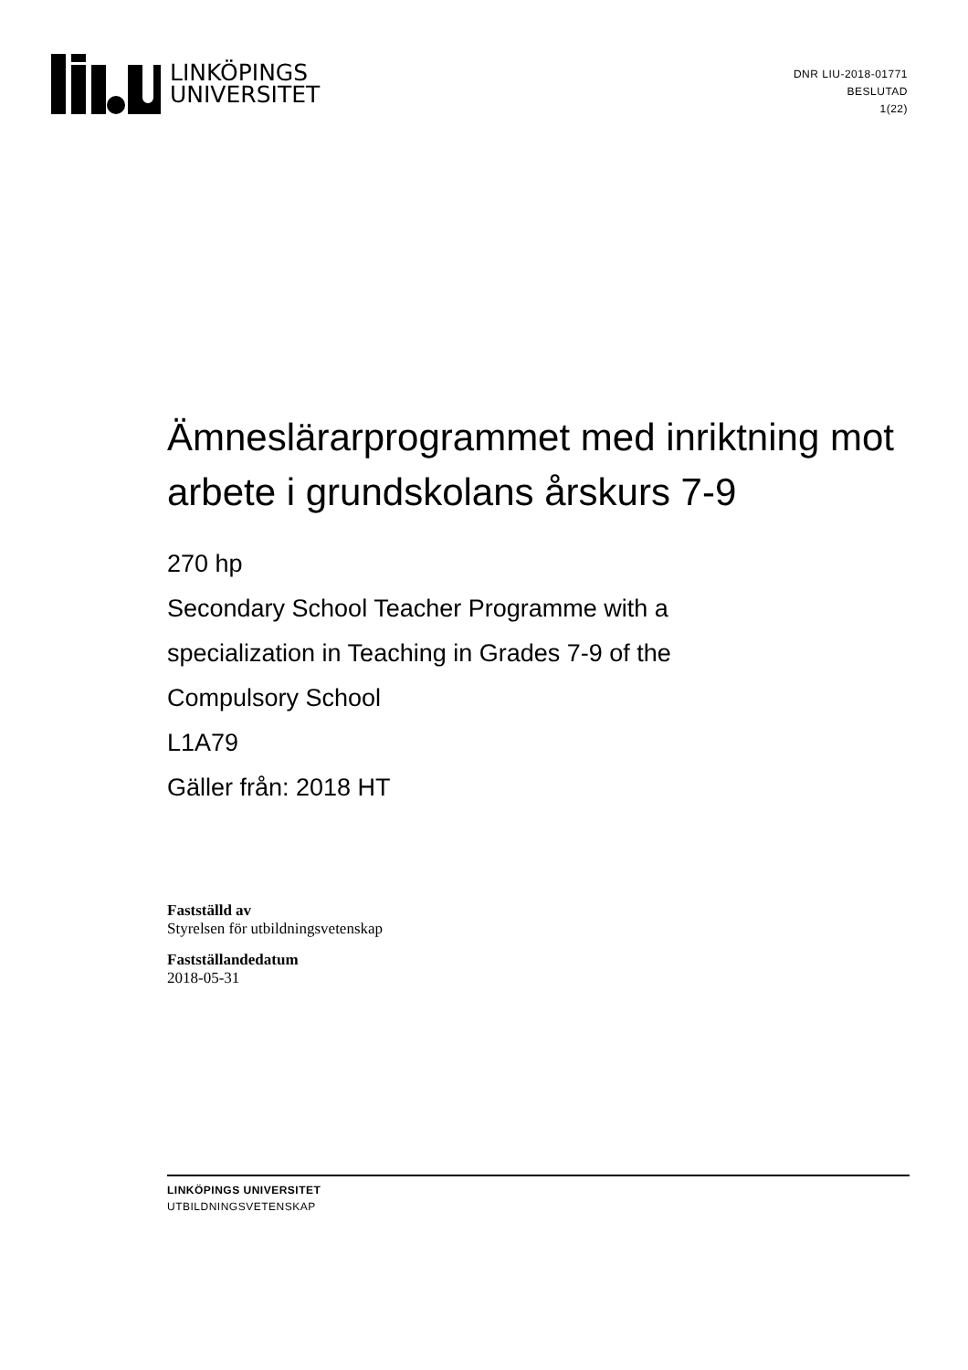LINKÖPINGS
UNIVERSITET
DNR LIU-2018-01771
BESLUTAD
1(22)
Ämneslärarprogrammet med inriktning mot arbete i grundskolans årskurs 7-9
270 hp
Secondary School Teacher Programme with a
specialization in Teaching in Grades 7-9 of the
Compulsory School
L1A79
Gäller från: 2018 HT
Fastställd av
Styrelsen för utbildningsvetenskap
Fastställandedatum
2018-05-31
LINKÖPINGS UNIVERSITET
UTBILDNINGSVETENSKAP